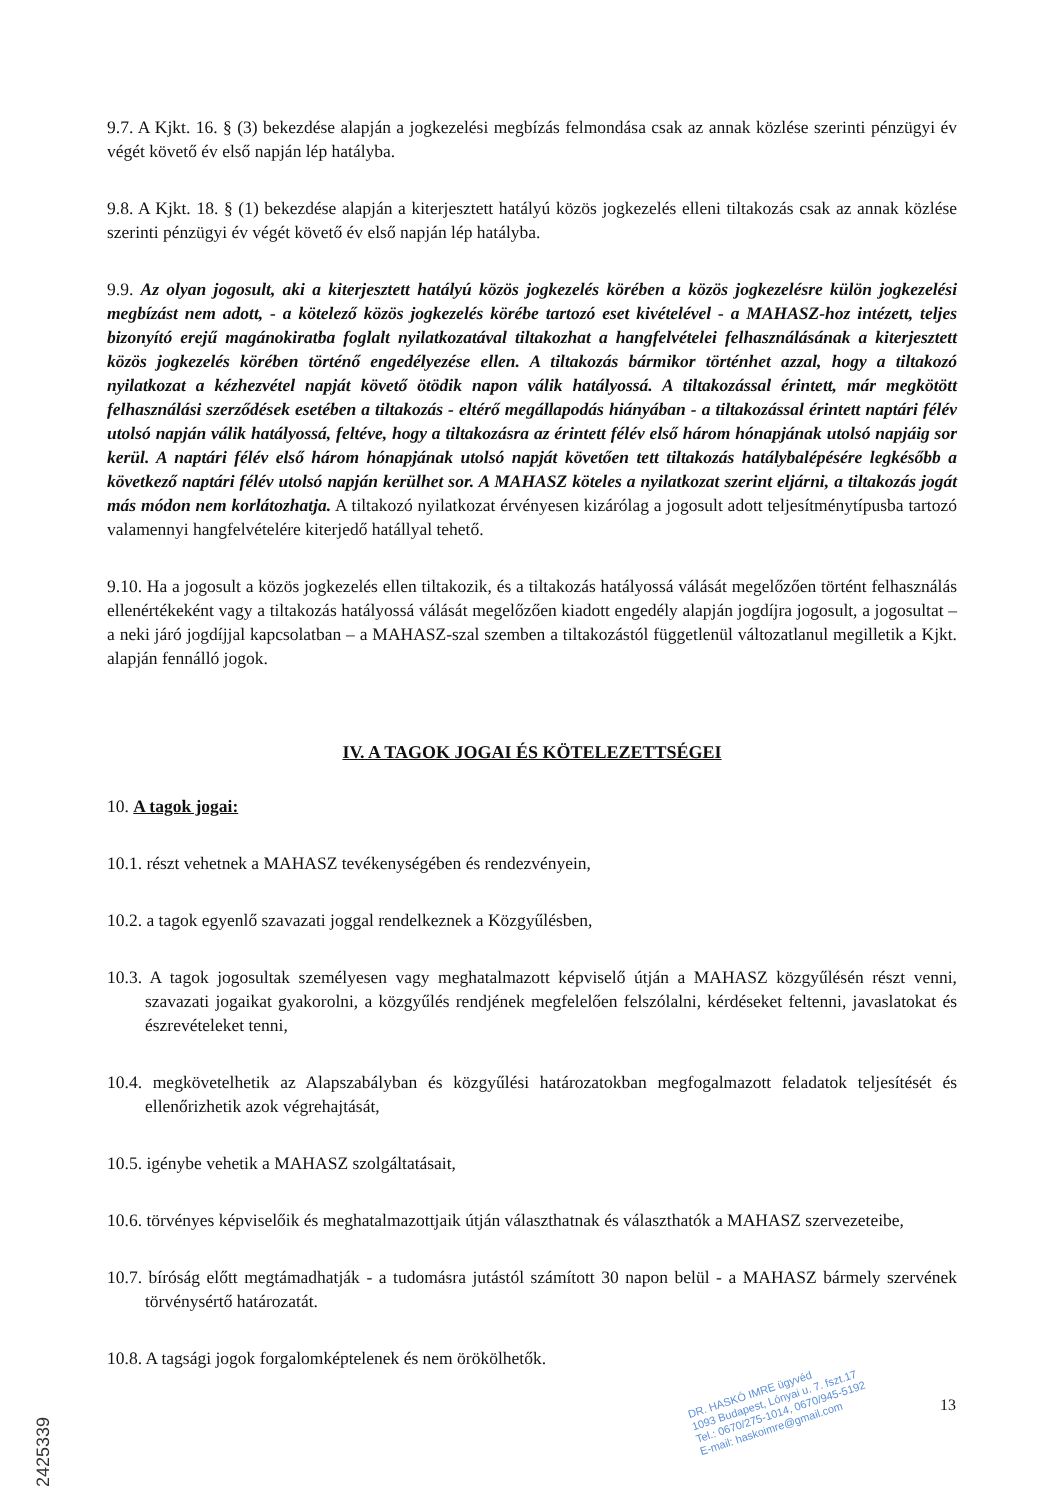9.7. A Kjkt. 16. § (3) bekezdése alapján a jogkezelési megbízás felmondása csak az annak közlése szerinti pénzügyi év végét követő év első napján lép hatályba.
9.8. A Kjkt. 18. § (1) bekezdése alapján a kiterjesztett hatályú közös jogkezelés elleni tiltakozás csak az annak közlése szerinti pénzügyi év végét követő év első napján lép hatályba.
9.9. Az olyan jogosult, aki a kiterjesztett hatályú közös jogkezelés körében a közös jogkezelésre külön jogkezelési megbízást nem adott, - a kötelező közös jogkezelés körébe tartozó eset kivételével - a MAHASZ-hoz intézett, teljes bizonyító erejű magánokiratba foglalt nyilatkozatával tiltakozhat a hangfelvételei felhasználásának a kiterjesztett közös jogkezelés körében történő engedélyezése ellen. A tiltakozás bármikor történhet azzal, hogy a tiltakozó nyilatkozat a kézhezvétel napját követő ötödik napon válik hatályossá. A tiltakozással érintett, már megkötött felhasználási szerződések esetében a tiltakozás - eltérő megállapodás hiányában - a tiltakozással érintett naptári félév utolsó napján válik hatályossá, feltéve, hogy a tiltakozásra az érintett félév első három hónapjának utolsó napjáig sor kerül. A naptári félév első három hónapjának utolsó napját követően tett tiltakozás hatálybalépésére legkésőbb a következő naptári félév utolsó napján kerülhet sor. A MAHASZ köteles a nyilatkozat szerint eljárni, a tiltakozás jogát más módon nem korlátozhatja. A tiltakozó nyilatkozat érvényesen kizárólag a jogosult adott teljesítménytípusba tartozó valamennyi hangfelvételére kiterjedő hatállyal tehető.
9.10. Ha a jogosult a közös jogkezelés ellen tiltakozik, és a tiltakozás hatályossá válását megelőzően történt felhasználás ellenértékeként vagy a tiltakozás hatályossá válását megelőzően kiadott engedély alapján jogdíjra jogosult, a jogosultat – a neki járó jogdíjjal kapcsolatban – a MAHASZ-szal szemben a tiltakozástól függetlenül változatlanul megilletik a Kjkt. alapján fennálló jogok.
IV. A TAGOK JOGAI ÉS KÖTELEZETTSÉGEI
10. A tagok jogai:
10.1. részt vehetnek a MAHASZ tevékenységében és rendezvényein,
10.2. a tagok egyenlő szavazati joggal rendelkeznek a Közgyűlésben,
10.3. A tagok jogosultak személyesen vagy meghatalmazott képviselő útján a MAHASZ közgyűlésén részt venni, szavazati jogaikat gyakorolni, a közgyűlés rendjének megfelelően felszólalni, kérdéseket feltenni, javaslatokat és észrevételeket tenni,
10.4. megkövetelhetik az Alapszabályban és közgyűlési határozatokban megfogalmazott feladatok teljesítését és ellenőrizhetik azok végrehajtását,
10.5. igénybe vehetik a MAHASZ szolgáltatásait,
10.6. törvényes képviselőik és meghatalmazottjaik útján választhatnak és választhatók a MAHASZ szervezeteibe,
10.7. bíróság előtt megtámadhatják - a tudomásra jutástól számított 30 napon belül - a MAHASZ bármely szervének törvénysértő határozatát.
10.8. A tagsági jogok forgalomképtelenek és nem örökölhetők.
DR. HASKÓ IMRE ügyvéd
1093 Budapest, Lónyai u. 7. fszt.17
Tel.: 0670/275-1014, 0670/945-5192
E-mail: haskoimre@gmail.com
13
2425339